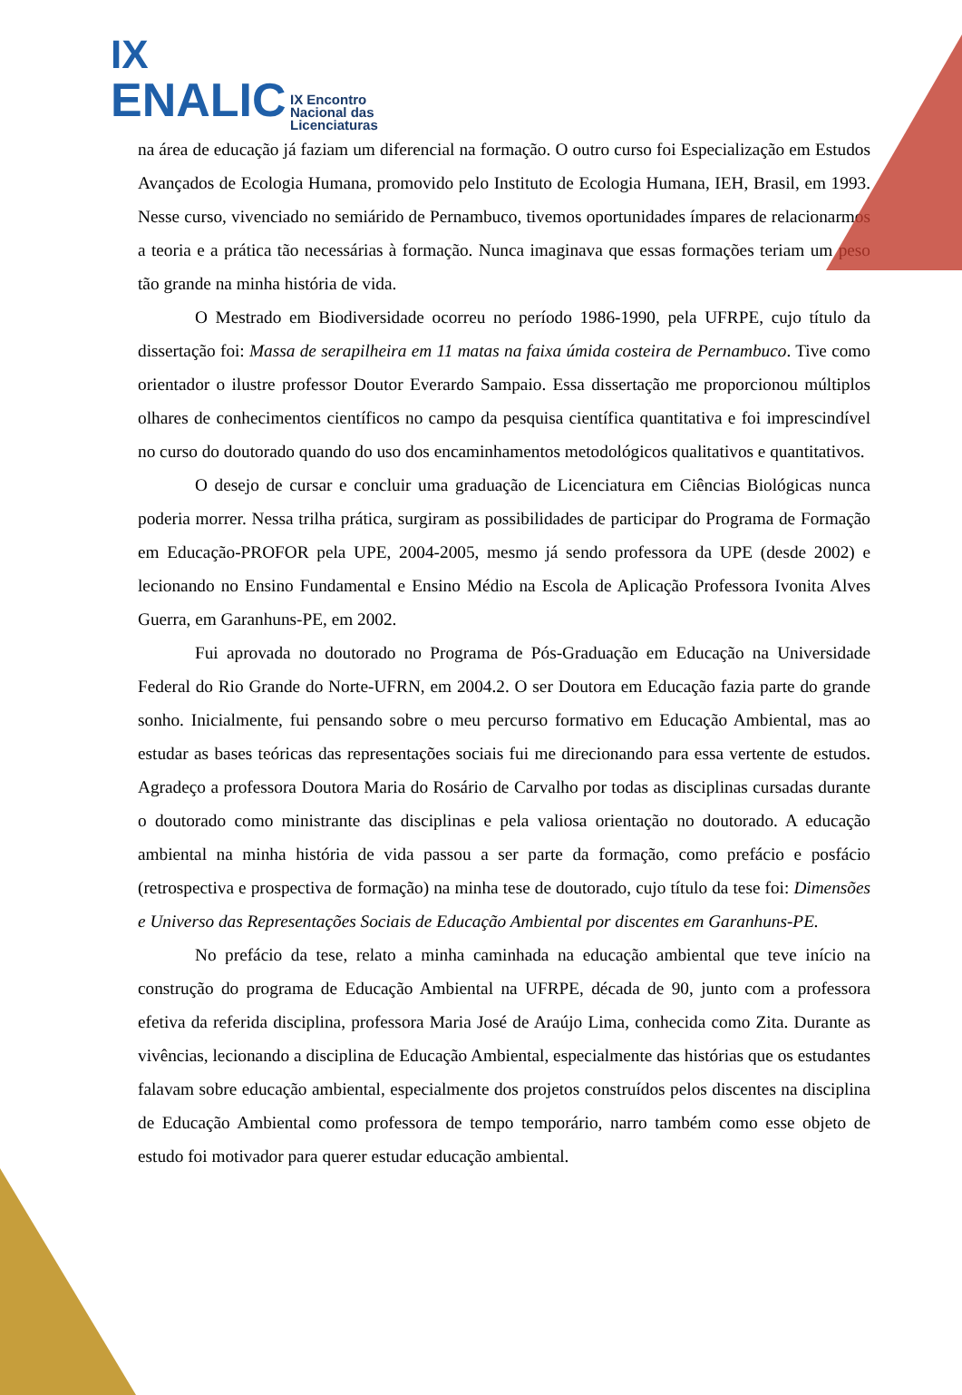IX
ENALIC IX Encontro
Nacional das
Licenciaturas
na área de educação já faziam um diferencial na formação. O outro curso foi Especialização em Estudos Avançados de Ecologia Humana, promovido pelo Instituto de Ecologia Humana, IEH, Brasil, em 1993. Nesse curso, vivenciado no semiárido de Pernambuco, tivemos oportunidades ímpares de relacionarmos a teoria e a prática tão necessárias à formação. Nunca imaginava que essas formações teriam um peso tão grande na minha história de vida.
O Mestrado em Biodiversidade ocorreu no período 1986-1990, pela UFRPE, cujo título da dissertação foi: Massa de serapilheira em 11 matas na faixa úmida costeira de Pernambuco. Tive como orientador o ilustre professor Doutor Everardo Sampaio. Essa dissertação me proporcionou múltiplos olhares de conhecimentos científicos no campo da pesquisa científica quantitativa e foi imprescindível no curso do doutorado quando do uso dos encaminhamentos metodológicos qualitativos e quantitativos.
O desejo de cursar e concluir uma graduação de Licenciatura em Ciências Biológicas nunca poderia morrer. Nessa trilha prática, surgiram as possibilidades de participar do Programa de Formação em Educação-PROFOR pela UPE, 2004-2005, mesmo já sendo professora da UPE (desde 2002) e lecionando no Ensino Fundamental e Ensino Médio na Escola de Aplicação Professora Ivonita Alves Guerra, em Garanhuns-PE, em 2002.
Fui aprovada no doutorado no Programa de Pós-Graduação em Educação na Universidade Federal do Rio Grande do Norte-UFRN, em 2004.2. O ser Doutora em Educação fazia parte do grande sonho. Inicialmente, fui pensando sobre o meu percurso formativo em Educação Ambiental, mas ao estudar as bases teóricas das representações sociais fui me direcionando para essa vertente de estudos. Agradeço a professora Doutora Maria do Rosário de Carvalho por todas as disciplinas cursadas durante o doutorado como ministrante das disciplinas e pela valiosa orientação no doutorado. A educação ambiental na minha história de vida passou a ser parte da formação, como prefácio e posfácio (retrospectiva e prospectiva de formação) na minha tese de doutorado, cujo título da tese foi: Dimensões e Universo das Representações Sociais de Educação Ambiental por discentes em Garanhuns-PE.
No prefácio da tese, relato a minha caminhada na educação ambiental que teve início na construção do programa de Educação Ambiental na UFRPE, década de 90, junto com a professora efetiva da referida disciplina, professora Maria José de Araújo Lima, conhecida como Zita. Durante as vivências, lecionando a disciplina de Educação Ambiental, especialmente das histórias que os estudantes falavam sobre educação ambiental, especialmente dos projetos construídos pelos discentes na disciplina de Educação Ambiental como professora de tempo temporário, narro também como esse objeto de estudo foi motivador para querer estudar educação ambiental.